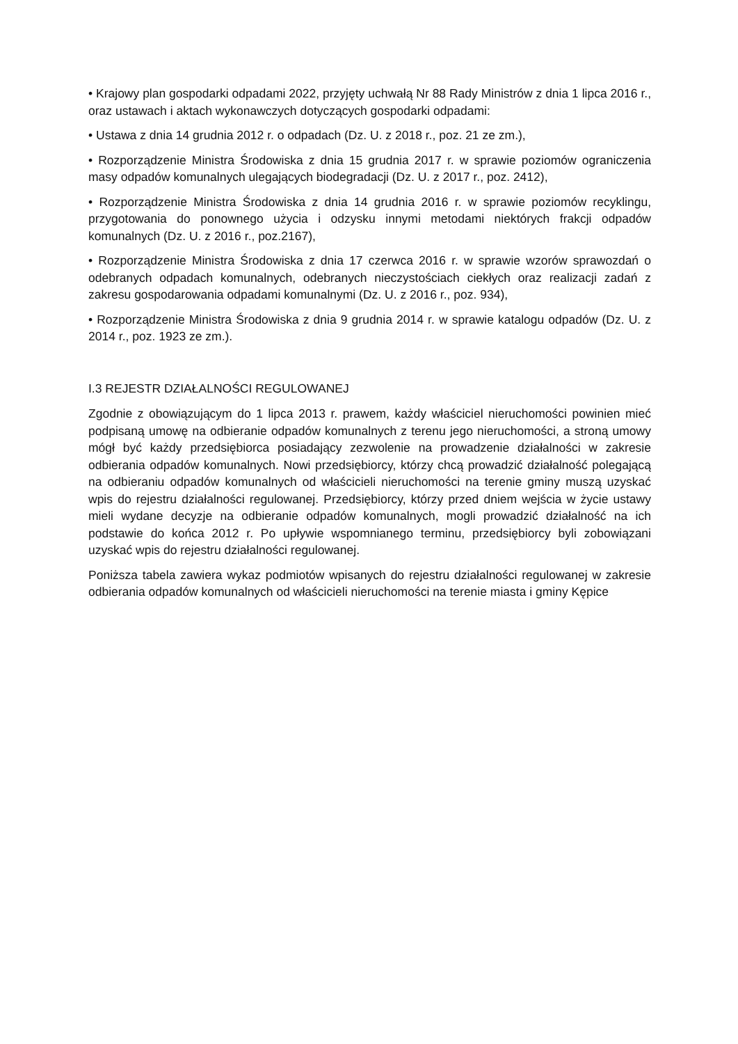• Krajowy plan gospodarki odpadami 2022, przyjęty uchwałą Nr 88 Rady Ministrów z dnia 1 lipca 2016 r., oraz ustawach i aktach wykonawczych dotyczących gospodarki odpadami:
• Ustawa z dnia 14 grudnia 2012 r. o odpadach (Dz. U. z 2018 r., poz. 21 ze zm.),
• Rozporządzenie Ministra Środowiska z dnia 15 grudnia 2017 r. w sprawie poziomów ograniczenia masy odpadów komunalnych ulegających biodegradacji (Dz. U. z 2017 r., poz. 2412),
• Rozporządzenie Ministra Środowiska z dnia 14 grudnia 2016 r. w sprawie poziomów recyklingu, przygotowania do ponownego użycia i odzysku innymi metodami niektórych frakcji odpadów komunalnych (Dz. U. z 2016 r., poz.2167),
• Rozporządzenie Ministra Środowiska z dnia 17 czerwca 2016 r. w sprawie wzorów sprawozdań o odebranych odpadach komunalnych, odebranych nieczystościach ciekłych oraz realizacji zadań z zakresu gospodarowania odpadami komunalnymi (Dz. U. z 2016 r., poz. 934),
• Rozporządzenie Ministra Środowiska z dnia 9 grudnia 2014 r. w sprawie katalogu odpadów (Dz. U. z 2014 r., poz. 1923 ze zm.).
I.3 REJESTR DZIAŁALNOŚCI REGULOWANEJ
Zgodnie z obowiązującym do 1 lipca 2013 r. prawem, każdy właściciel nieruchomości powinien mieć podpisaną umowę na odbieranie odpadów komunalnych z terenu jego nieruchomości, a stroną umowy mógł być każdy przedsiębiorca posiadający zezwolenie na prowadzenie działalności w zakresie odbierania odpadów komunalnych. Nowi przedsiębiorcy, którzy chcą prowadzić działalność polegającą na odbieraniu odpadów komunalnych od właścicieli nieruchomości na terenie gminy muszą uzyskać wpis do rejestru działalności regulowanej. Przedsiębiorcy, którzy przed dniem wejścia w życie ustawy mieli wydane decyzje na odbieranie odpadów komunalnych, mogli prowadzić działalność na ich podstawie do końca 2012 r. Po upływie wspomnianego terminu, przedsiębiorcy byli zobowiązani uzyskać wpis do rejestru działalności regulowanej.
Poniższa tabela zawiera wykaz podmiotów wpisanych do rejestru działalności regulowanej w zakresie odbierania odpadów komunalnych od właścicieli nieruchomości na terenie miasta i gminy Kępice